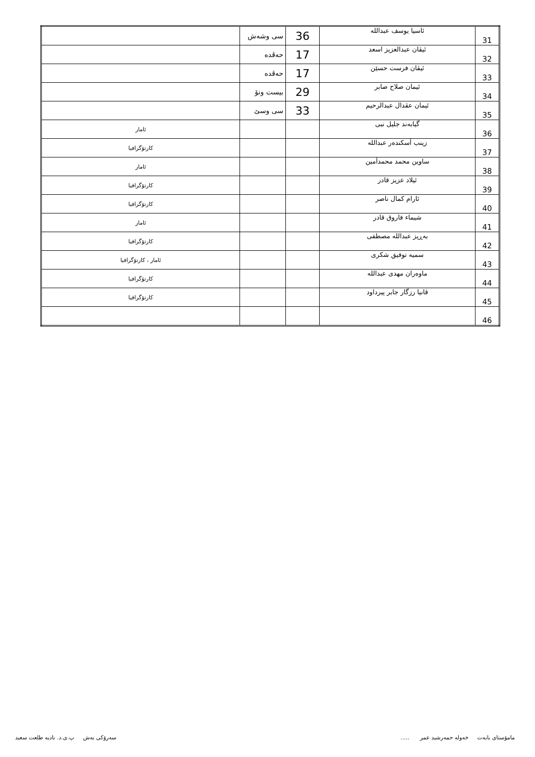| 31 | ئاسيا يوسف عبدالله | 36 | سی وشەش | |
| 32 | ئيڤان عبدالعزيز اسعد | 17 | حەڤدە | |
| 33 | ئيڤان فرست حسێن | 17 | حەڤدە | |
| 34 | ئيمان صلاح صابر | 29 | بیست ونۆ | |
| 35 | ئيمان عڤدال عبدالرحيم | 33 | سی وسێ | |
| 36 | گيابەند جليل نبى | | | ئامار |
| 37 | زينب أسكندەر عبدالله | | | کارتۆگرافيا |
| 38 | ساوين محمد محمدأمين | | | ئامار |
| 39 | ئيلاد عزيز قادر | | | کارتۆگرافيا |
| 40 | ئارام كمال ناصر | | | کارتۆگرافيا |
| 41 | شيماء فاروق قادر | | | ئامار |
| 42 | بەڕيز عبدالله مصطفى | | | کارتۆگرافيا |
| 43 | سميه توفيق شكرى | | | ئامار ، کارتۆگرافيا |
| 44 | ماوەران مهدى عبدالله | | | کارتۆگرافيا |
| 45 | ڤانيا رزگار جابر پيرداود | | | کارتۆگرافيا |
| 46 | | | | |
مامۆستای بابەت خەولە حمەرشيد عمر ..... سەرۆکی بەش پ.ی.د. ناديه طلعت سعيد